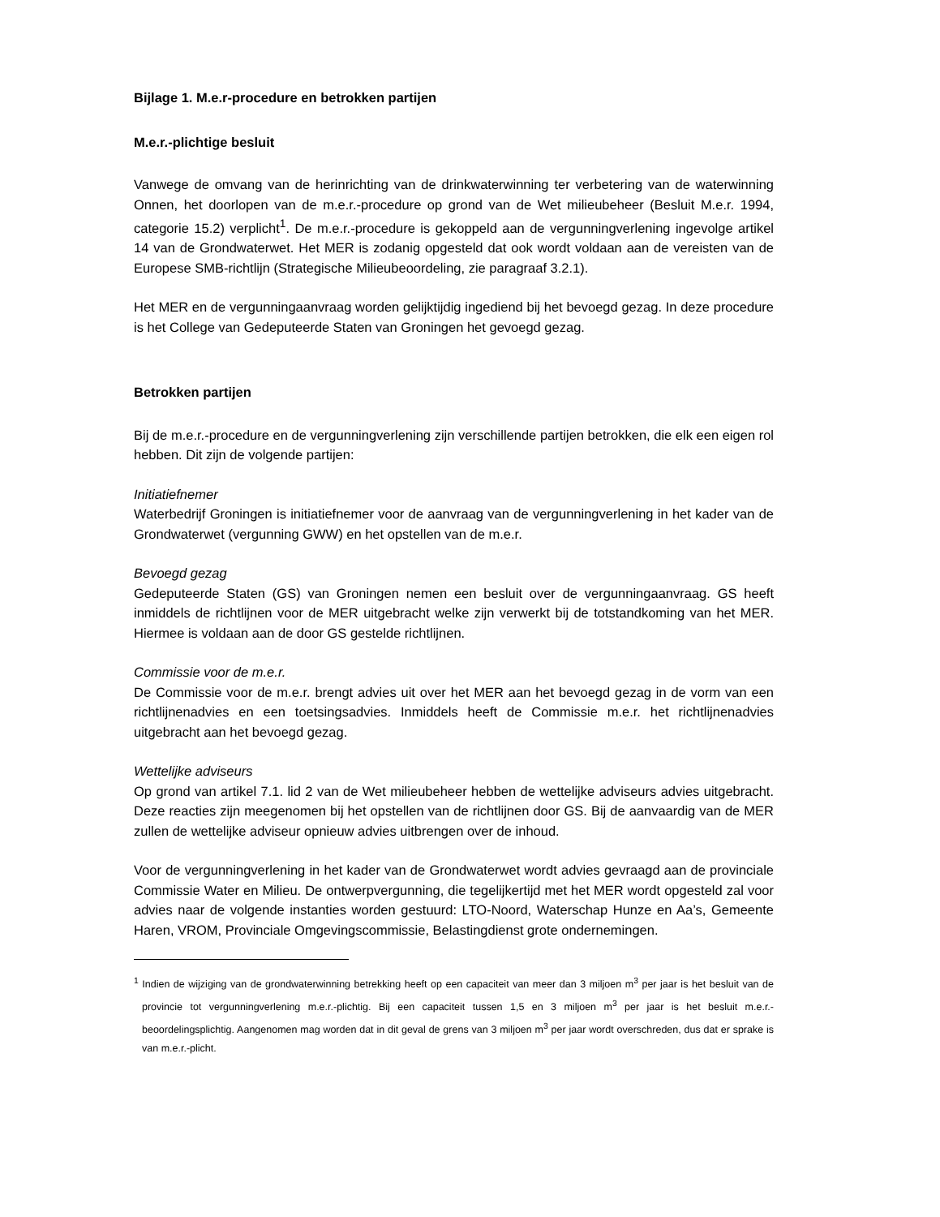Bijlage 1. M.e.r-procedure en betrokken partijen
M.e.r.-plichtige besluit
Vanwege de omvang van de herinrichting van de drinkwaterwinning ter verbetering van de waterwinning Onnen, het doorlopen van de m.e.r.-procedure op grond van de Wet milieubeheer (Besluit M.e.r. 1994, categorie 15.2) verplicht<sup>1</sup>. De m.e.r.-procedure is gekoppeld aan de vergunningverlening ingevolge artikel 14 van de Grondwaterwet. Het MER is zodanig opgesteld dat ook wordt voldaan aan de vereisten van de Europese SMB-richtlijn (Strategische Milieubeoordeling, zie paragraaf 3.2.1).
Het MER en de vergunningaanvraag worden gelijktijdig ingediend bij het bevoegd gezag. In deze procedure is het College van Gedeputeerde Staten van Groningen het gevoegd gezag.
Betrokken partijen
Bij de m.e.r.-procedure en de vergunningverlening zijn verschillende partijen betrokken, die elk een eigen rol hebben. Dit zijn de volgende partijen:
Initiatiefnemer
Waterbedrijf Groningen is initiatiefnemer voor de aanvraag van de vergunningverlening in het kader van de Grondwaterwet (vergunning GWW) en het opstellen van de m.e.r.
Bevoegd gezag
Gedeputeerde Staten (GS) van Groningen nemen een besluit over de vergunningaanvraag. GS heeft inmiddels de richtlijnen voor de MER uitgebracht welke zijn verwerkt bij de totstandkoming van het MER. Hiermee is voldaan aan de door GS gestelde richtlijnen.
Commissie voor de m.e.r.
De Commissie voor de m.e.r. brengt advies uit over het MER aan het bevoegd gezag in de vorm van een richtlijnenadvies en een toetsingsadvies. Inmiddels heeft de Commissie m.e.r. het richtlijnenadvies uitgebracht aan het bevoegd gezag.
Wettelijke adviseurs
Op grond van artikel 7.1. lid 2 van de Wet milieubeheer hebben de wettelijke adviseurs advies uitgebracht. Deze reacties zijn meegenomen bij het opstellen van de richtlijnen door GS. Bij de aanvaardig van de MER zullen de wettelijke adviseur opnieuw advies uitbrengen over de inhoud.
Voor de vergunningverlening in het kader van de Grondwaterwet wordt advies gevraagd aan de provinciale Commissie Water en Milieu. De ontwerpvergunning, die tegelijkertijd met het MER wordt opgesteld zal voor advies naar de volgende instanties worden gestuurd: LTO-Noord, Waterschap Hunze en Aa’s, Gemeente Haren, VROM, Provinciale Omgevingscommissie, Belastingdienst grote ondernemingen.
<sup>1</sup> Indien de wijziging van de grondwaterwinning betrekking heeft op een capaciteit van meer dan 3 miljoen m<sup>3</sup> per jaar is het besluit van de provincie tot vergunningverlening m.e.r.-plichtig. Bij een capaciteit tussen 1,5 en 3 miljoen m<sup>3</sup> per jaar is het besluit m.e.r.-beoordelingsplichtig. Aangenomen mag worden dat in dit geval de grens van 3 miljoen m<sup>3</sup> per jaar wordt overschreden, dus dat er sprake is van m.e.r.-plicht.